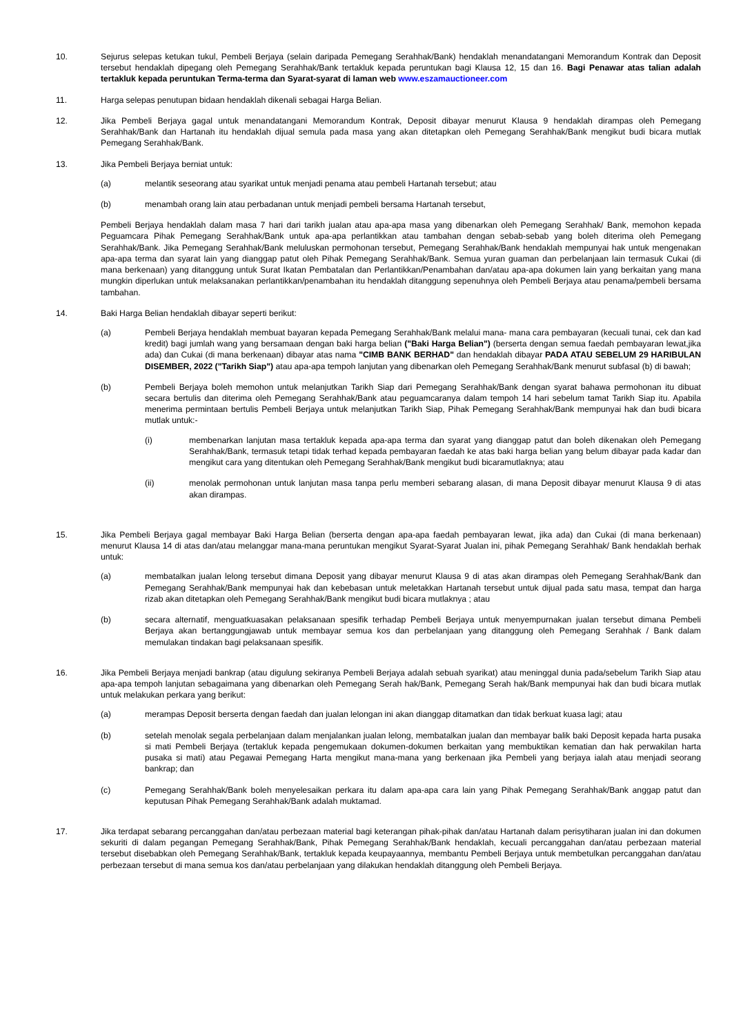10. Sejurus selepas ketukan tukul, Pembeli Berjaya (selain daripada Pemegang Serahhak/Bank) hendaklah menandatangani Memorandum Kontrak dan Deposit tersebut hendaklah dipegang oleh Pemegang Serahhak/Bank tertakluk kepada peruntukan bagi Klausa 12, 15 dan 16. Bagi Penawar atas talian adalah tertakluk kepada peruntukan Terma-terma dan Syarat-syarat di laman web www.eszamauctioneer.com
11. Harga selepas penutupan bidaan hendaklah dikenali sebagai Harga Belian.
12. Jika Pembeli Berjaya gagal untuk menandatangani Memorandum Kontrak, Deposit dibayar menurut Klausa 9 hendaklah dirampas oleh Pemegang Serahhak/Bank dan Hartanah itu hendaklah dijual semula pada masa yang akan ditetapkan oleh Pemegang Serahhak/Bank mengikut budi bicara mutlak Pemegang Serahhak/Bank.
13. Jika Pembeli Berjaya berniat untuk:
(a) melantik seseorang atau syarikat untuk menjadi penama atau pembeli Hartanah tersebut; atau
(b) menambah orang lain atau perbadanan untuk menjadi pembeli bersama Hartanah tersebut,
Pembeli Berjaya hendaklah dalam masa 7 hari dari tarikh jualan atau apa-apa masa yang dibenarkan oleh Pemegang Serahhak/ Bank, memohon kepada Peguamcara Pihak Pemegang Serahhak/Bank untuk apa-apa perlantikkan atau tambahan dengan sebab-sebab yang boleh diterima oleh Pemegang Serahhak/Bank. Jika Pemegang Serahhak/Bank meluluskan permohonan tersebut, Pemegang Serahhak/Bank hendaklah mempunyai hak untuk mengenakan apa-apa terma dan syarat lain yang dianggap patut oleh Pihak Pemegang Serahhak/Bank. Semua yuran guaman dan perbelanjaan lain termasuk Cukai (di mana berkenaan) yang ditanggung untuk Surat Ikatan Pembatalan dan Perlantikkan/Penambahan dan/atau apa-apa dokumen lain yang berkaitan yang mana mungkin diperlukan untuk melaksanakan perlantikkan/penambahan itu hendaklah ditanggung sepenuhnya oleh Pembeli Berjaya atau penama/pembeli bersama tambahan.
14. Baki Harga Belian hendaklah dibayar seperti berikut:
(a) Pembeli Berjaya hendaklah membuat bayaran kepada Pemegang Serahhak/Bank melalui mana- mana cara pembayaran (kecuali tunai, cek dan kad kredit) bagi jumlah wang yang bersamaan dengan baki harga belian ("Baki Harga Belian") (berserta dengan semua faedah pembayaran lewat,jika ada) dan Cukai (di mana berkenaan) dibayar atas nama "CIMB BANK BERHAD" dan hendaklah dibayar PADA ATAU SEBELUM 29 HARIBULAN DISEMBER, 2022 ("Tarikh Siap") atau apa-apa tempoh lanjutan yang dibenarkan oleh Pemegang Serahhak/Bank menurut subfasal (b) di bawah;
(b) Pembeli Berjaya boleh memohon untuk melanjutkan Tarikh Siap dari Pemegang Serahhak/Bank dengan syarat bahawa permohonan itu dibuat secara bertulis dan diterima oleh Pemegang Serahhak/Bank atau peguamcaranya dalam tempoh 14 hari sebelum tamat Tarikh Siap itu. Apabila menerima permintaan bertulis Pembeli Berjaya untuk melanjutkan Tarikh Siap, Pihak Pemegang Serahhak/Bank mempunyai hak dan budi bicara mutlak untuk:-
(i) membenarkan lanjutan masa tertakluk kepada apa-apa terma dan syarat yang dianggap patut dan boleh dikenakan oleh Pemegang Serahhak/Bank, termasuk tetapi tidak terhad kepada pembayaran faedah ke atas baki harga belian yang belum dibayar pada kadar dan mengikut cara yang ditentukan oleh Pemegang Serahhak/Bank mengikut budi bicaramutlaknya; atau
(ii) menolak permohonan untuk lanjutan masa tanpa perlu memberi sebarang alasan, di mana Deposit dibayar menurut Klausa 9 di atas akan dirampas.
15. Jika Pembeli Berjaya gagal membayar Baki Harga Belian (berserta dengan apa-apa faedah pembayaran lewat, jika ada) dan Cukai (di mana berkenaan) menurut Klausa 14 di atas dan/atau melanggar mana-mana peruntukan mengikut Syarat-Syarat Jualan ini, pihak Pemegang Serahhak/ Bank hendaklah berhak untuk:
(a) membatalkan jualan lelong tersebut dimana Deposit yang dibayar menurut Klausa 9 di atas akan dirampas oleh Pemegang Serahhak/Bank dan Pemegang Serahhak/Bank mempunyai hak dan kebebasan untuk meletakkan Hartanah tersebut untuk dijual pada satu masa, tempat dan harga rizab akan ditetapkan oleh Pemegang Serahhak/Bank mengikut budi bicara mutlaknya ; atau
(b) secara alternatif, menguatkuasakan pelaksanaan spesifik terhadap Pembeli Berjaya untuk menyempurnakan jualan tersebut dimana Pembeli Berjaya akan bertanggungjawab untuk membayar semua kos dan perbelanjaan yang ditanggung oleh Pemegang Serahhak / Bank dalam memulakan tindakan bagi pelaksanaan spesifik.
16. Jika Pembeli Berjaya menjadi bankrap (atau digulung sekiranya Pembeli Berjaya adalah sebuah syarikat) atau meninggal dunia pada/sebelum Tarikh Siap atau apa-apa tempoh lanjutan sebagaimana yang dibenarkan oleh Pemegang Serah hak/Bank, Pemegang Serah hak/Bank mempunyai hak dan budi bicara mutlak untuk melakukan perkara yang berikut:
(a) merampas Deposit berserta dengan faedah dan jualan lelongan ini akan dianggap ditamatkan dan tidak berkuat kuasa lagi; atau
(b) setelah menolak segala perbelanjaan dalam menjalankan jualan lelong, membatalkan jualan dan membayar balik baki Deposit kepada harta pusaka si mati Pembeli Berjaya (tertakluk kepada pengemukaan dokumen-dokumen berkaitan yang membuktikan kematian dan hak perwakilan harta pusaka si mati) atau Pegawai Pemegang Harta mengikut mana-mana yang berkenaan jika Pembeli yang berjaya ialah atau menjadi seorang bankrap; dan
(c) Pemegang Serahhak/Bank boleh menyelesaikan perkara itu dalam apa-apa cara lain yang Pihak Pemegang Serahhak/Bank anggap patut dan keputusan Pihak Pemegang Serahhak/Bank adalah muktamad.
17. Jika terdapat sebarang percanggahan dan/atau perbezaan material bagi keterangan pihak-pihak dan/atau Hartanah dalam perisytiharan jualan ini dan dokumen sekuriti di dalam pegangan Pemegang Serahhak/Bank, Pihak Pemegang Serahhak/Bank hendaklah, kecuali percanggahan dan/atau perbezaan material tersebut disebabkan oleh Pemegang Serahhak/Bank, tertakluk kepada keupayaannya, membantu Pembeli Berjaya untuk membetulkan percanggahan dan/atau perbezaan tersebut di mana semua kos dan/atau perbelanjaan yang dilakukan hendaklah ditanggung oleh Pembeli Berjaya.